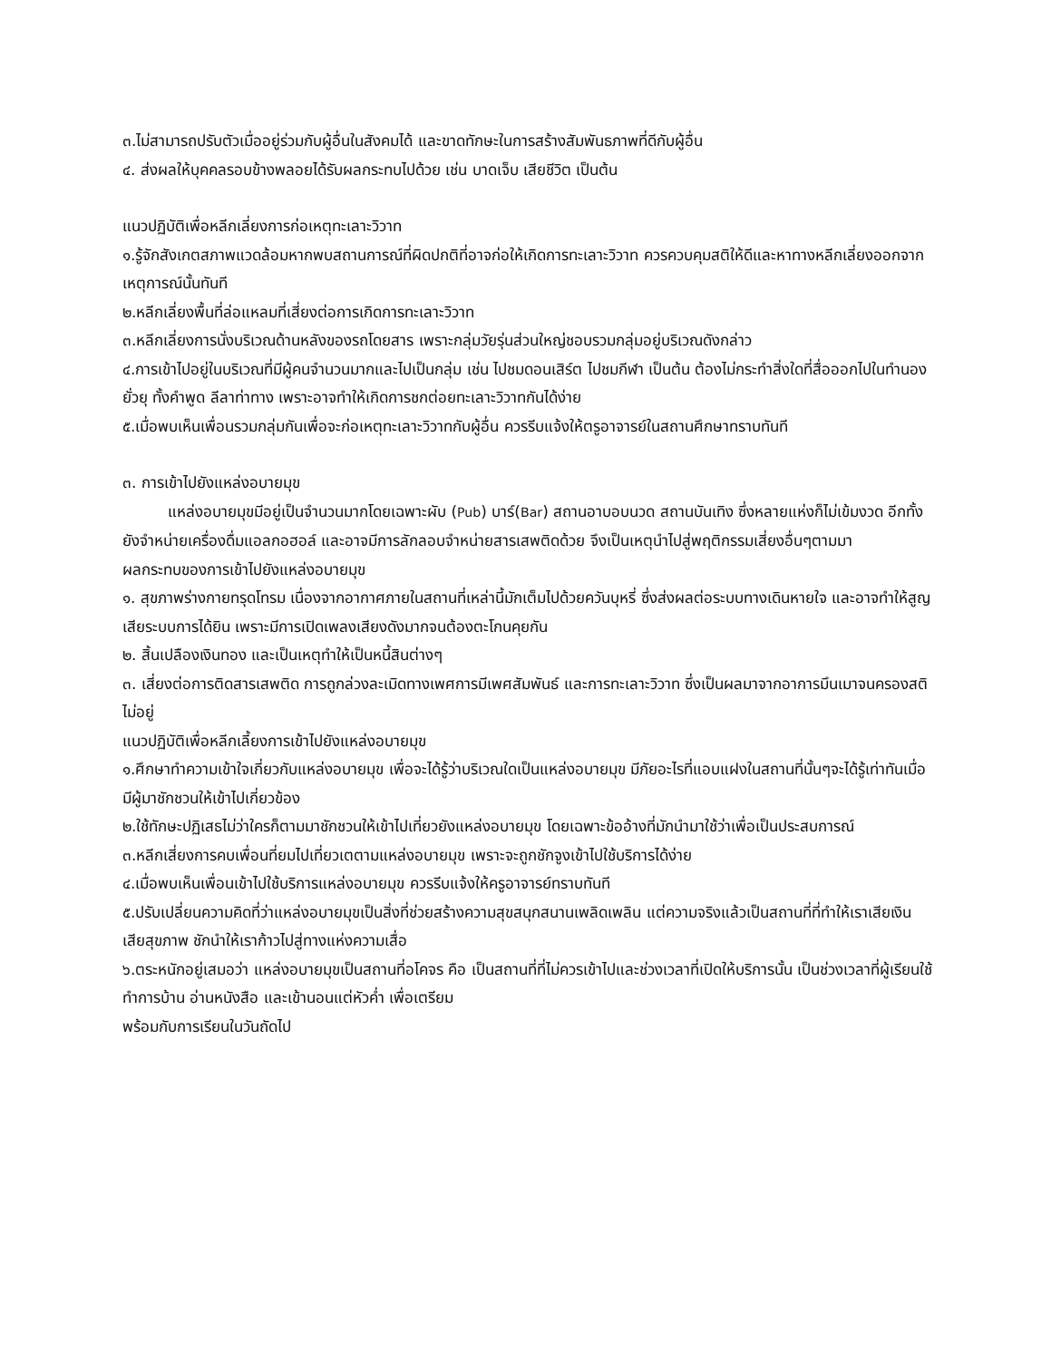๓.ไม่สามารถปรับตัวเมื่ออยู่ร่วมกับผู้อื่นในสังคมได้ และขาดทักษะในการสร้างสัมพันธภาพที่ดีกับผู้อื่น
๔. ส่งผลให้บุคคลรอบข้างพลอยได้รับผลกระทบไปด้วย เช่น บาดเจ็บ เสียชีวิต เป็นต้น
แนวปฏิบัติเพื่อหลีกเลี่ยงการก่อเหตุทะเลาะวิวาท
๑.รู้จักสังเกตสภาพแวดล้อมหากพบสถานการณ์ที่ผิดปกติที่อาจก่อให้เกิดการทะเลาะวิวาท ควรควบคุมสติให้ดีและหาทางหลีกเลี่ยงออกจากเหตุการณ์นั้นทันที
๒.หลีกเลี่ยงพื้นที่ล่อแหลมที่เสี่ยงต่อการเกิดการทะเลาะวิวาท
๓.หลีกเลี่ยงการนั่งบริเวณด้านหลังของรถโดยสาร เพราะกลุ่มวัยรุ่นส่วนใหญ่ชอบรวมกลุ่มอยู่บริเวณดังกล่าว
๔.การเข้าไปอยู่ในบริเวณที่มีผู้คนจำนวนมากและไปเป็นกลุ่ม เช่น ไปชมดอนเสิร์ต ไปชมกีฬา เป็นต้น ต้องไม่กระทำสิ่งใดที่สื่อออกไปในทำนองยั่วยุ ทั้งคำพูด ลีลาท่าทาง เพราะอาจทำให้เกิดการชกต่อยทะเลาะวิวาทกันได้ง่าย
๕.เมื่อพบเห็นเพื่อนรวมกลุ่มกันเพื่อจะก่อเหตุทะเลาะวิวาทกับผู้อื่น ควรรีบแจ้งให้ตรูอาจารย์ในสถานศึกษาทราบทันที
๓. การเข้าไปยังแหล่งอบายมุข
แหล่งอบายมุขมีอยู่เป็นจำนวนมากโดยเฉพาะผับ (Pub) บาร์(Bar) สถานอาบอบนวด สถานบันเทิง ซึ่งหลายแห่งก็ไม่เข้มงวด อีกทั้งยังจำหน่ายเครื่องดื่มแอลกอฮอล์ และอาจมีการลักลอบจำหน่ายสารเสพติดด้วย จึงเป็นเหตุนำไปสู่พฤติกรรมเสี่ยงอื่นๆตามมา
ผลกระทบของการเข้าไปยังแหล่งอบายมุข
๑. สุขภาพร่างกายทรุดโทรม เนื่องจากอากาศภายในสถานที่เหล่านี้มักเต็มไปด้วยควันบุหรี่ ซึ่งส่งผลต่อระบบทางเดินหายใจ และอาจทำให้สูญเสียระบบการได้ยิน เพราะมีการเปิดเพลงเสียงดังมากจนต้องตะโกนคุยกัน
๒. สิ้นเปลืองเงินทอง และเป็นเหตุทำให้เป็นหนี้สินต่างๆ
๓. เสี่ยงต่อการติดสารเสพติด การถูกล่วงละเมิดทางเพศการมีเพศสัมพันธ์ และการทะเลาะวิวาท ซึ่งเป็นผลมาจากอาการมึนเมาจนครองสติไม่อยู่
แนวปฏิบัติเพื่อหลีกเลี้ยงการเข้าไปยังแหล่งอบายมุข
๑.ศึกษาทำความเข้าใจเกี่ยวกับแหล่งอบายมุข เพื่อจะได้รู้ว่าบริเวณใดเป็นแหล่งอบายมุข มีภัยอะไรที่แอบแฝงในสถานที่นั้นๆจะได้รู้เท่าทันเมื่อมีผู้มาชักชวนให้เข้าไปเกี่ยวข้อง
๒.ใช้ทักษะปฏิเสธไม่ว่าใครก็ตามมาชักชวนให้เข้าไปเที่ยวยังแหล่งอบายมุข โดยเฉพาะข้ออ้างที่มักนำมาใช้ว่าเพื่อเป็นประสบการณ์
๓.หลีกเสี่ยงการคบเพื่อนที่ยมไปเที่ยวเตตามแหล่งอบายมุข เพราะจะถูกชักจูงเข้าไปใช้บริการได้ง่าย
๔.เมื่อพบเห็นเพื่อนเข้าไปใช้บริการแหล่งอบายมุข ควรรีบแจ้งให้ครูอาจารย์ทราบทันที
๕.ปรับเปลี่ยนความคิดที่ว่าแหล่งอบายมุขเป็นสิ่งที่ช่วยสร้างความสุขสนุกสนานเพลิดเพลิน แต่ความจริงแล้วเป็นสถานที่ที่ทำให้เราเสียเงิน เสียสุขภาพ ชักนำให้เราก้าวไปสู่ทางแห่งความเสื่อ
๖.ตระหนักอยู่เสมอว่า แหล่งอบายมุขเป็นสถานที่อโคจร คือ เป็นสถานที่ที่ไม่ควรเข้าไปและช่วงเวลาที่เปิดให้บริการนั้น เป็นช่วงเวลาที่ผู้เรียนใช้ทำการบ้าน อ่านหนังสือ และเข้านอนแต่หัวค่ำ เพื่อเตรียม
พร้อมกับการเรียนในวันถัดไป